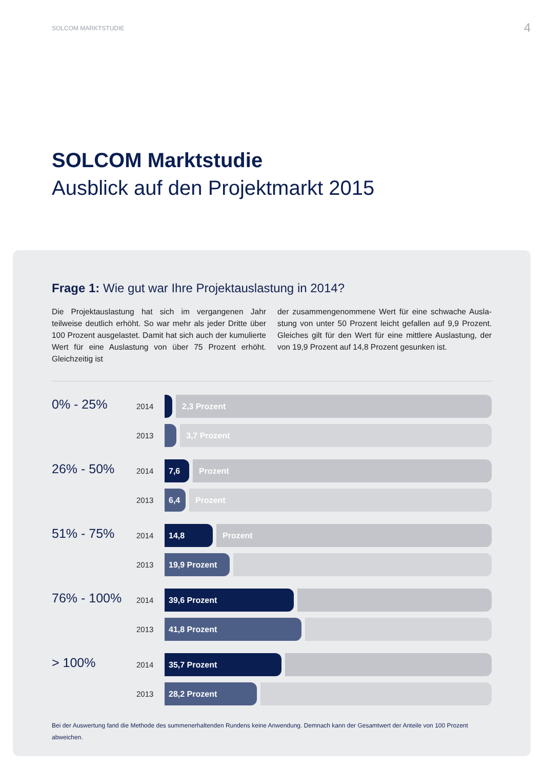SOLCOM MARKTSTUDIE 4
SOLCOM Marktstudie
Ausblick auf den Projektmarkt 2015
Frage 1: Wie gut war Ihre Projektauslastung in 2014?
Die Projektauslastung hat sich im vergangenen Jahr teilweise deutlich erhöht. So war mehr als jeder Dritte über 100 Prozent ausgelastet. Damit hat sich auch der kumulierte Wert für eine Auslastung von über 75 Prozent erhöht. Gleichzeitig ist
der zusammengenommene Wert für eine schwache Ausla­stung von unter 50 Prozent leicht gefallen auf 9,9 Prozent. Gleiches gilt für den Wert für eine mittlere Auslastung, der von 19,9 Prozent auf 14,8 Prozent gesunken ist.
0% - 25%
2014
2,3 Prozent
2013
3,7 Prozent
26% - 50%
2014
7,6 Prozent
2013
6,4 Prozent
51% - 75%
2014
14,8 Prozent
2013
19,9 Prozent
76% - 100%
2014
39,6 Prozent
2013
41,8 Prozent
> 100%
2014
35,7 Prozent
2013
28,2 Prozent
Bei der Auswertung fand die Methode des summenerhaltenden Rundens keine Anwendung. Demnach kann der Gesamtwert der Anteile von 100 Prozent abweichen.